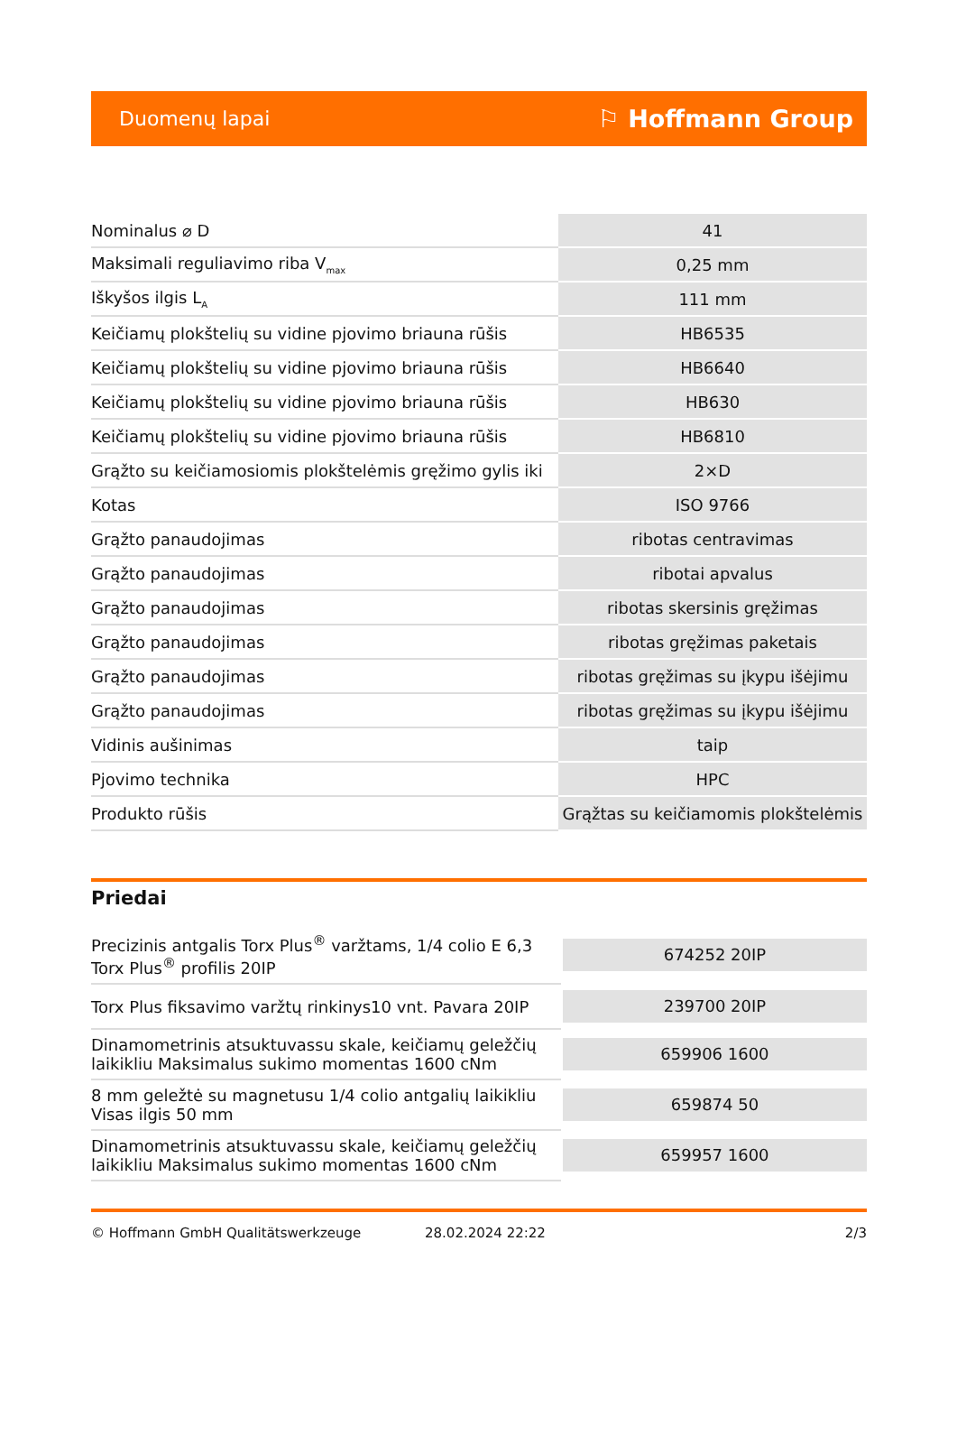Duomenų lapai ⚐ Hoffmann Group
| Nominalus ⌀ D | 41 |
| Maksimali reguliavimo riba V<sub>max</sub> | 0,25 mm |
| Iškyšos ilgis L<sub>A</sub> | 111 mm |
| Keičiamų plokštelių su vidine pjovimo briauna rūšis | HB6535 |
| Keičiamų plokštelių su vidine pjovimo briauna rūšis | HB6640 |
| Keičiamų plokštelių su vidine pjovimo briauna rūšis | HB630 |
| Keičiamų plokštelių su vidine pjovimo briauna rūšis | HB6810 |
| Grąžto su keičiamosiomis plokštelėmis gręžimo gylis iki | 2×D |
| Kotas | ISO 9766 |
| Grąžto panaudojimas | ribotas centravimas |
| Grąžto panaudojimas | ribotai apvalus |
| Grąžto panaudojimas | ribotas skersinis gręžimas |
| Grąžto panaudojimas | ribotas gręžimas paketais |
| Grąžto panaudojimas | ribotas gręžimas su įkypu išėjimu |
| Grąžto panaudojimas | ribotas gręžimas su įkypu išėjimu |
| Vidinis aušinimas | taip |
| Pjovimo technika | HPC |
| Produkto rūšis | Grąžtas su keičiamomis plokštelėmis |
Priedai
| Precizinis antgalis Torx Plus<sup>®</sup> varžtams, 1/4 colio E 6,3 Torx Plus<sup>®</sup> profilis 20IP | 674252 20IP |
| Torx Plus fiksavimo varžtų rinkinys10 vnt. Pavara 20IP | 239700 20IP |
| Dinamometrinis atsuktuvassu skale, keičiamų geležčių laikikliu Maksimalus sukimo momentas 1600 cNm | 659906 1600 |
| 8 mm geležtė su magnetusu 1/4 colio antgalių laikikliu Visas ilgis 50 mm | 659874 50 |
| Dinamometrinis atsuktuvassu skale, keičiamų geležčių laikikliu Maksimalus sukimo momentas 1600 cNm | 659957 1600 |
© Hoffmann GmbH Qualitätswerkzeuge 28.02.2024 22:22 2/3